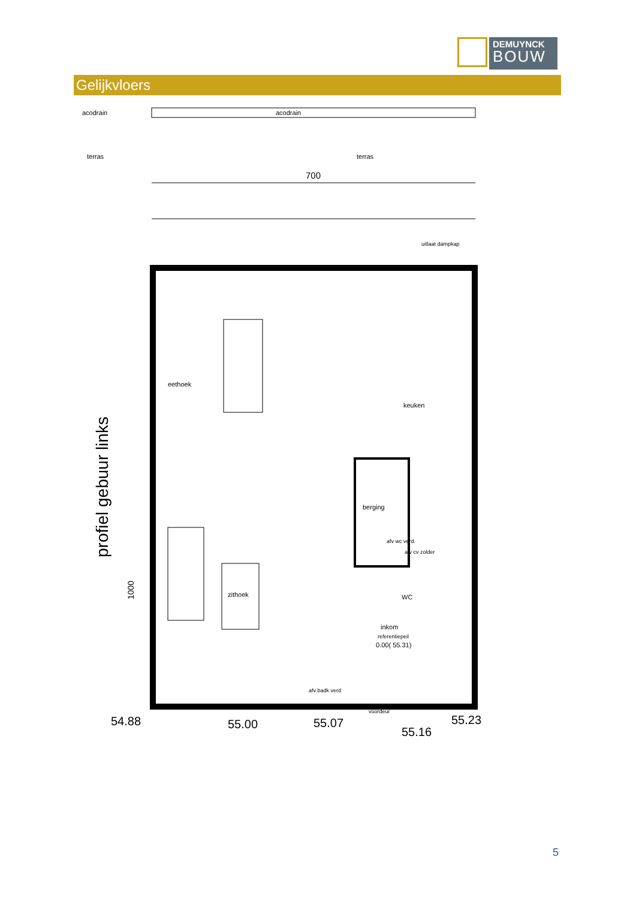DEMUYNCK
BOUW
Gelijkvloers
acodrain
acodrain
terras
terras
700
eethoek
keuken
berging
zithoek
WC
inkom
referentiepeil
0.00( 55.31)
54.88
55.00
55.07
55.16
55.23
voordeur
afv badk verd
afv wc verd.
afv cv zolder
uitlaat dampkap
profiel gebuur links
1000
5